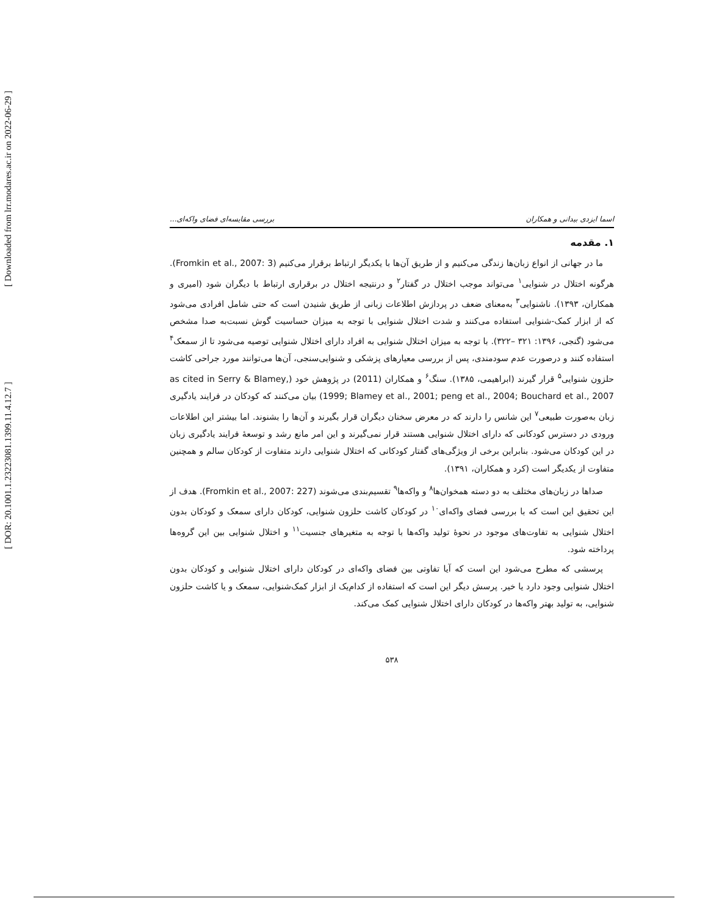[ DOR: 20.1001.1.23223081.1399.11.4.12.7 ]
[ Downloaded from lrr.modares.ac.ir on 2022-06-29 ]
اسما ایزدی بیدانی و همکاران بررسی مقایسه‌ای فضای واکه‌ای...
۱. مقدمه
ما در جهانی از انواع زبان‌ها زندگی می‌کنیم و از طریق آن‌ها با یکدیگر ارتباط برقرار می‌کنیم (Fromkin et al., 2007: 3). هرگونه اختلال در شنوایی<sup>۱</sup> می‌تواند موجب اختلال در گفتار<sup>۲</sup> و درنتیجه اختلال در برقراری ارتباط با دیگران شود (امیری و همکاران، ۱۳۹۳). ناشنوایی<sup>۳</sup> به‌معنای ضعف در پردازش اطلاعات زبانی از طریق شنیدن است که حتی شامل افرادی می‌شود که از ابزار کمک-شنوایی استفاده می‌کنند و شدت اختلال شنوایی با توجه به میزان حساسیت گوش نسبت‌به صدا مشخص می‌شود (گنجی، ۱۳۹۶: ۳۲۱ –۳۲۲). با توجه به میزان اختلال شنوایی به افراد دارای اختلال شنوایی توصیه می‌شود تا از سمعک<sup>۴</sup> استفاده کنند و درصورت عدم سودمندی، پس از بررسی معیارهای پزشکی و شنوایی‌سنجی، آن‌ها می‌توانند مورد جراحی کاشت حلزون شنوایی<sup>۵</sup> قرار گیرند (ابراهیمی، ۱۳۸۵). سنگ<sup>۶</sup> و همکاران (2011) در پژوهش خود (as cited in Serry & Blamey, 1999; Blamey et al., 2001; peng et al., 2004; Bouchard et al., 2007) بیان می‌کنند که کودکان در فرایند یادگیری زبان به‌صورت طبیعی<sup>۷</sup> این شانس را دارند که در معرض سخنان دیگران قرار بگیرند و آن‌ها را بشنوند. اما بیشتر این اطلاعات ورودی در دسترس کودکانی که دارای اختلال شنوایی هستند قرار نمی‌گیرند و این امر مانع رشد و توسعهٔ فرایند یادگیری زبان در این کودکان می‌شود. بنابراین برخی از ویژگی‌های گفتار کودکانی که اختلال شنوایی دارند متفاوت از کودکان سالم و همچنین متفاوت از یکدیگر است (کرد و همکاران، ۱۳۹۱).
صداها در زبان‌های مختلف به دو دسته همخوان‌ها<sup>۸</sup> و واکه‌ها<sup>۹</sup> تقسیم‌بندی می‌شوند (Fromkin et al., 2007: 227). هدف از این تحقیق این است که با بررسی فضای واکه‌ای<sup>۱۰</sup> در کودکان کاشت حلزون شنوایی، کودکان دارای سمعک و کودکان بدون اختلال شنوایی به تفاوت‌های موجود در نحوهٔ تولید واکه‌ها با توجه به متغیرهای جنسیت<sup>۱۱</sup> و اختلال شنوایی بین این گروه‌ها پرداخته شود.
پرسشی که مطرح می‌شود این است که آیا تفاوتی بین فضای واکه‌ای در کودکان دارای اختلال شنوایی و کودکان بدون اختلال شنوایی وجود دارد یا خیر. پرسش دیگر این است که استفاده از کدام‌یک از ابزار کمک‌شنوایی، سمعک و یا کاشت حلزون شنوایی، به تولید بهتر واکه‌ها در کودکان دارای اختلال شنوایی کمک می‌کند.
۵۳۸